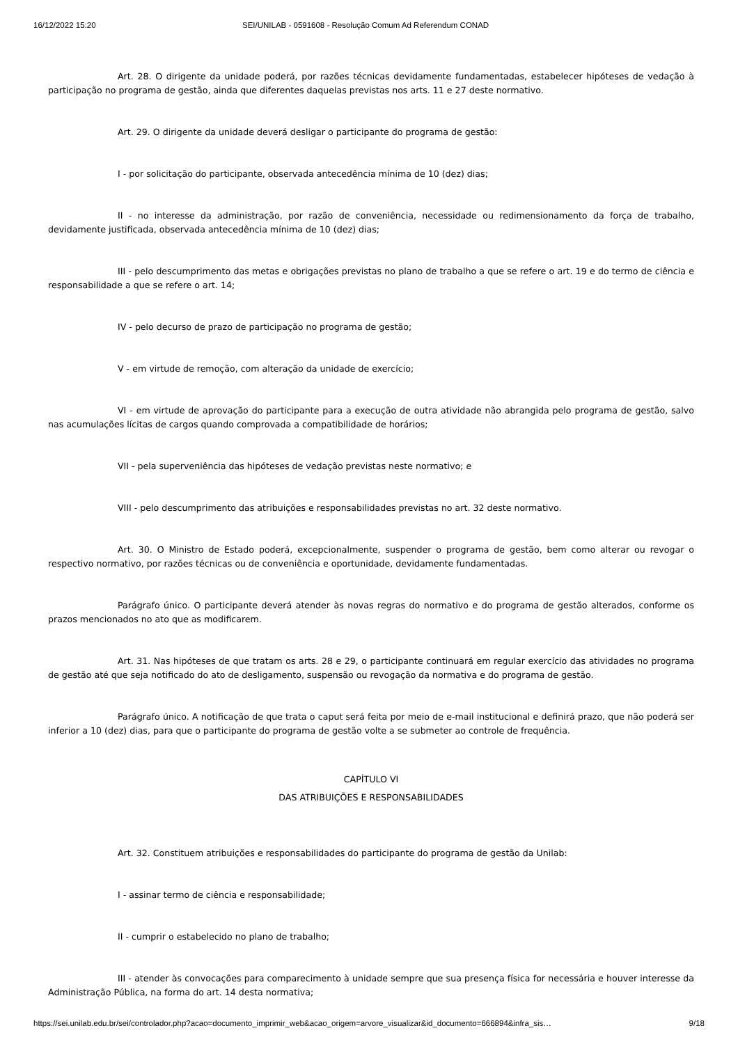16/12/2022 15:20 SEI/UNILAB - 0591608 - Resolução Comum Ad Referendum CONAD
Art. 28. O dirigente da unidade poderá, por razões técnicas devidamente fundamentadas, estabelecer hipóteses de vedação à participação no programa de gestão, ainda que diferentes daquelas previstas nos arts. 11 e 27 deste normativo.
Art. 29. O dirigente da unidade deverá desligar o participante do programa de gestão:
I - por solicitação do participante, observada antecedência mínima de 10 (dez) dias;
II - no interesse da administração, por razão de conveniência, necessidade ou redimensionamento da força de trabalho, devidamente justificada, observada antecedência mínima de 10 (dez) dias;
III - pelo descumprimento das metas e obrigações previstas no plano de trabalho a que se refere o art. 19 e do termo de ciência e responsabilidade a que se refere o art. 14;
IV - pelo decurso de prazo de participação no programa de gestão;
V - em virtude de remoção, com alteração da unidade de exercício;
VI - em virtude de aprovação do participante para a execução de outra atividade não abrangida pelo programa de gestão, salvo nas acumulações lícitas de cargos quando comprovada a compatibilidade de horários;
VII - pela superveniência das hipóteses de vedação previstas neste normativo; e
VIII - pelo descumprimento das atribuições e responsabilidades previstas no art. 32 deste normativo.
Art. 30. O Ministro de Estado poderá, excepcionalmente, suspender o programa de gestão, bem como alterar ou revogar o respectivo normativo, por razões técnicas ou de conveniência e oportunidade, devidamente fundamentadas.
Parágrafo único. O participante deverá atender às novas regras do normativo e do programa de gestão alterados, conforme os prazos mencionados no ato que as modificarem.
Art. 31. Nas hipóteses de que tratam os arts. 28 e 29, o participante continuará em regular exercício das atividades no programa de gestão até que seja notificado do ato de desligamento, suspensão ou revogação da normativa e do programa de gestão.
Parágrafo único. A notificação de que trata o caput será feita por meio de e-mail institucional e definirá prazo, que não poderá ser inferior a 10 (dez) dias, para que o participante do programa de gestão volte a se submeter ao controle de frequência.
CAPÍTULO VI
DAS ATRIBUIÇÕES E RESPONSABILIDADES
Art. 32. Constituem atribuições e responsabilidades do participante do programa de gestão da Unilab:
I - assinar termo de ciência e responsabilidade;
II - cumprir o estabelecido no plano de trabalho;
III - atender às convocações para comparecimento à unidade sempre que sua presença física for necessária e houver interesse da Administração Pública, na forma do art. 14 desta normativa;
https://sei.unilab.edu.br/sei/controlador.php?acao=documento_imprimir_web&acao_origem=arvore_visualizar&id_documento=666894&infra_sis… 9/18